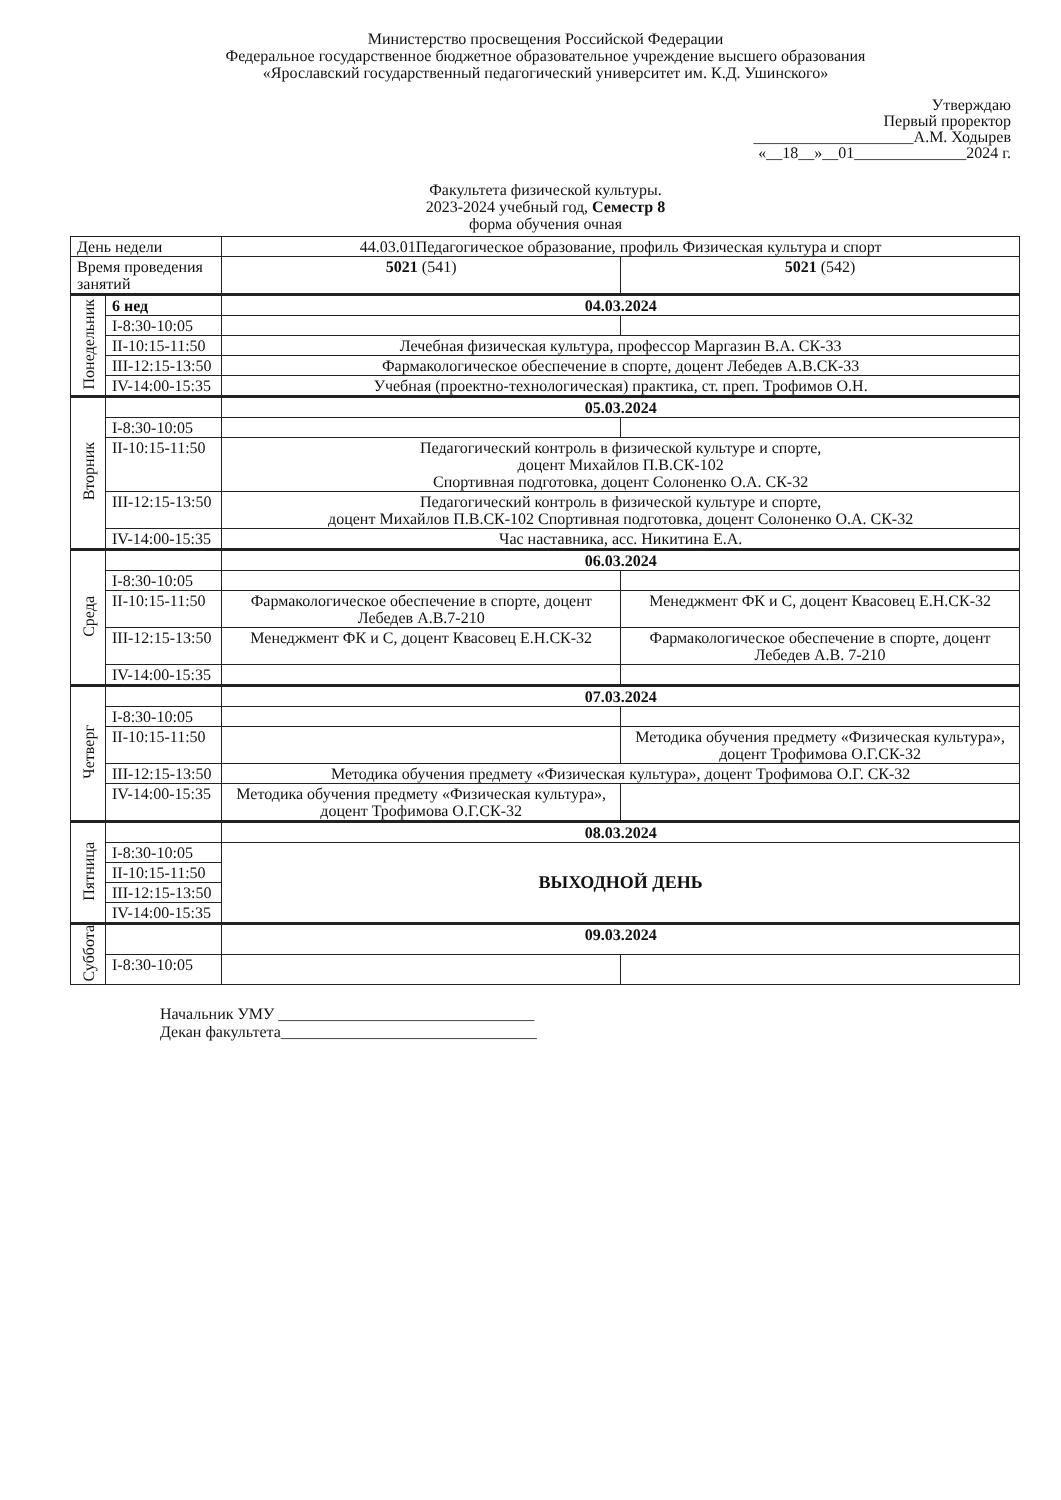Министерство просвещения Российской Федерации
Федеральное государственное бюджетное образовательное учреждение высшего образования
«Ярославский государственный педагогический университет им. К.Д. Ушинского»
Утверждаю
Первый проректор
____________________А.М. Ходырев
«__18__»__01______________2024 г.
Факультета физической культуры.
2023-2024 учебный год, Семестр 8
форма обучения очная
| День недели | | 44.03.01Педагогическое образование, профиль Физическая культура и спорт | |
| --- | --- | --- | --- |
| Время проведения занятий | | 5021 (541) | 5021 (542) |
| Понедельник | 6 нед | 04.03.2024 | |
| | I-8:30-10:05 | | |
| | II-10:15-11:50 | Лечебная физическая культура, профессор Маргазин В.А. СК-33 | |
| | III-12:15-13:50 | Фармакологическое обеспечение в спорте, доцент Лебедев А.В.СК-33 | |
| | IV-14:00-15:35 | Учебная (проектно-технологическая) практика, ст. преп. Трофимов О.Н. | |
| Вторник | | 05.03.2024 | |
| | I-8:30-10:05 | | |
| | II-10:15-11:50 | Педагогический контроль в физической культуре и спорте, доцент Михайлов П.В.СК-102 Спортивная подготовка, доцент Солоненко О.А. СК-32 | |
| | III-12:15-13:50 | Педагогический контроль в физической культуре и спорте, доцент Михайлов П.В.СК-102 Спортивная подготовка, доцент Солоненко О.А. СК-32 | |
| | IV-14:00-15:35 | Час наставника, асс. Никитина Е.А. | |
| Среда | | 06.03.2024 | |
| | I-8:30-10:05 | | |
| | II-10:15-11:50 | Фармакологическое обеспечение в спорте, доцент Лебедев А.В.7-210 | Менеджмент ФК и С, доцент Квасовец Е.Н.СК-32 |
| | III-12:15-13:50 | Менеджмент ФК и С, доцент Квасовец Е.Н.СК-32 | Фармакологическое обеспечение в спорте, доцент Лебедев А.В. 7-210 |
| | IV-14:00-15:35 | | |
| Четверг | | 07.03.2024 | |
| | I-8:30-10:05 | | |
| | II-10:15-11:50 | | Методика обучения предмету «Физическая культура», доцент Трофимова О.Г.СК-32 |
| | III-12:15-13:50 | Методика обучения предмету «Физическая культура», доцент Трофимова О.Г. СК-32 | |
| | IV-14:00-15:35 | Методика обучения предмету «Физическая культура», доцент Трофимова О.Г.СК-32 | |
| Пятница | | 08.03.2024 | |
| | I-8:30-10:05 | ВЫХОДНОЙ ДЕНЬ | |
| | II-10:15-11:50 | | |
| | III-12:15-13:50 | | |
| | IV-14:00-15:35 | | |
| Суббота | | 09.03.2024 | |
| | I-8:30-10:05 | | |
Начальник УМУ ________________________________
Декан факультета________________________________